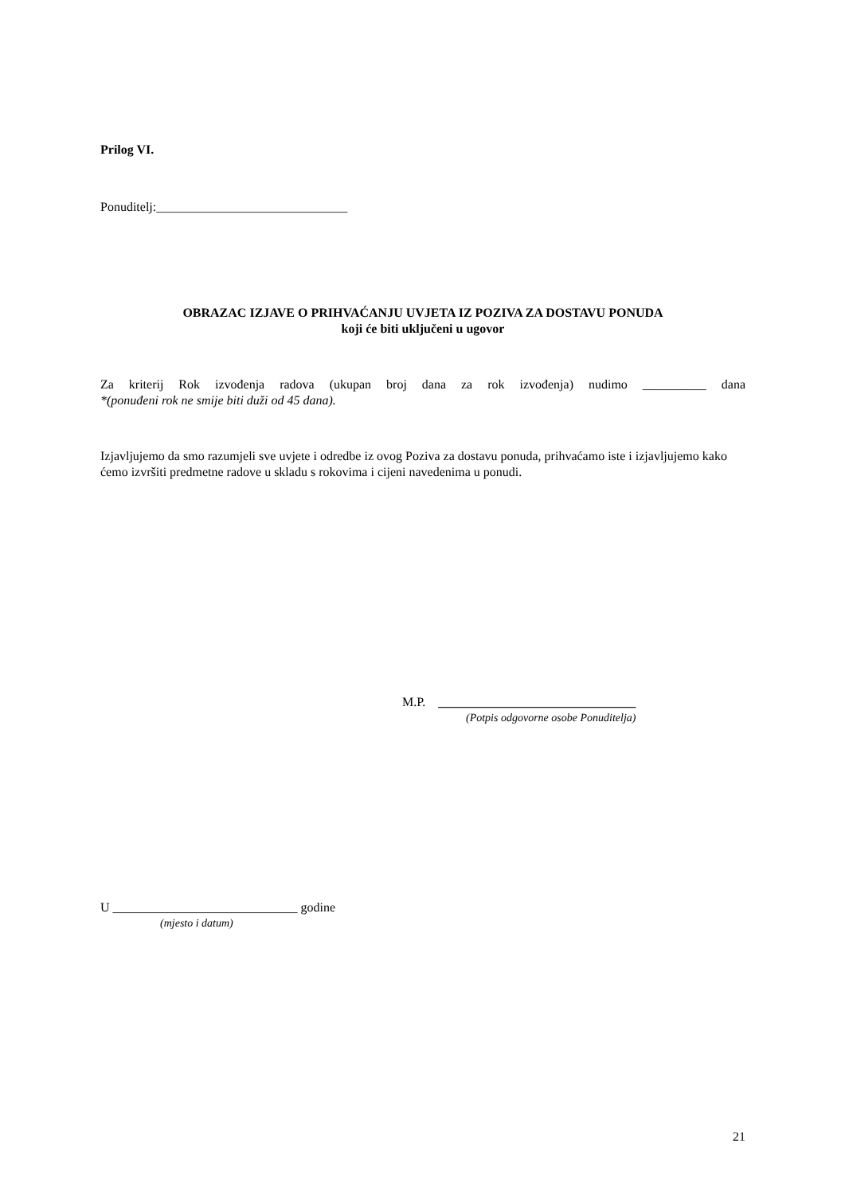Prilog VI.
Ponuditelj:______________________________
OBRAZAC IZJAVE O PRIHVAĆANJU UVJETA IZ POZIVA ZA DOSTAVU PONUDA
koji će biti uključeni u ugovor
Za kriterij Rok izvođenja radova (ukupan broj dana za rok izvođenja) nudimo __________ dana
*(ponuđeni rok ne smije biti duži od 45 dana).
Izjavljujemo da smo razumjeli sve uvjete i odredbe iz ovog Poziva za dostavu ponuda, prihvaćamo iste i izjavljujemo kako ćemo izvršiti predmetne radove u skladu s rokovima i cijeni navedenima u ponudi.
M.P. _______________________________
(Potpis odgovorne osobe Ponuditelja)
U _____________________________ godine
(mjesto i datum)
21